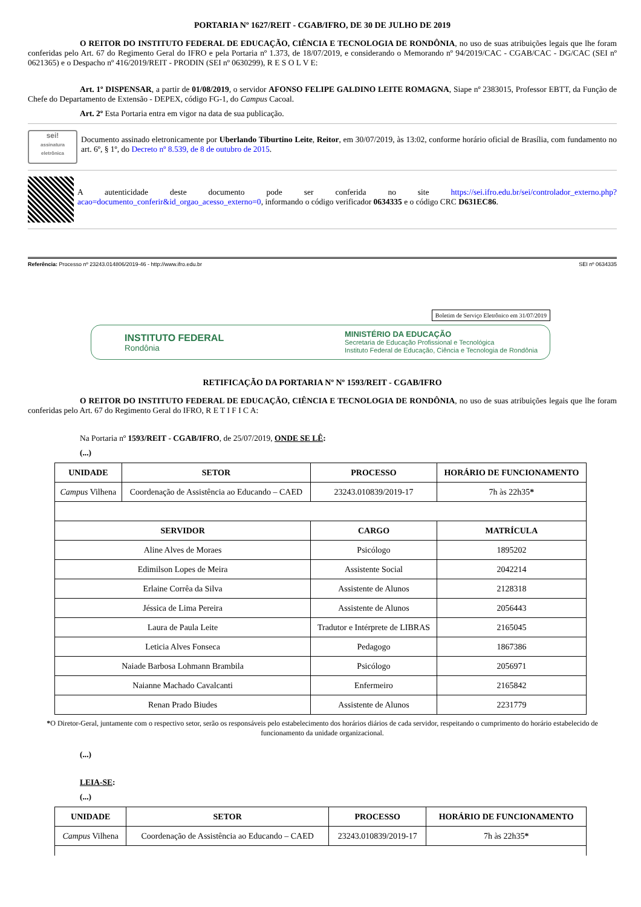PORTARIA Nº 1627/REIT - CGAB/IFRO, DE 30 DE JULHO DE 2019
O REITOR DO INSTITUTO FEDERAL DE EDUCAÇÃO, CIÊNCIA E TECNOLOGIA DE RONDÔNIA, no uso de suas atribuições legais que lhe foram conferidas pelo Art. 67 do Regimento Geral do IFRO e pela Portaria nº 1.373, de 18/07/2019, e considerando o Memorando nº 94/2019/CAC - CGAB/CAC - DG/CAC (SEI nº 0621365) e o Despacho nº 416/2019/REIT - PRODIN (SEI nº 0630299), R E S O L V E:
Art. 1º DISPENSAR, a partir de 01/08/2019, o servidor AFONSO FELIPE GALDINO LEITE ROMAGNA, Siape nº 2383015, Professor EBTT, da Função de Chefe do Departamento de Extensão - DEPEX, código FG-1, do Campus Cacoal.
Art. 2º Esta Portaria entra em vigor na data de sua publicação.
sei!
assinatura eletrônica
Documento assinado eletronicamente por Uberlando Tiburtino Leite, Reitor, em 30/07/2019, às 13:02, conforme horário oficial de Brasília, com fundamento no art. 6º, § 1º, do Decreto nº 8.539, de 8 de outubro de 2015.
A autenticidade deste documento pode ser conferida no site https://sei.ifro.edu.br/sei/controlador_externo.php?acao=documento_conferir&id_orgao_acesso_externo=0, informando o código verificador 0634335 e o código CRC D631EC86.
Referência: Processo nº 23243.014806/2019-46 - http://www.ifro.edu.br SEI nº 0634335
Boletim de Serviço Eletrônico em 31/07/2019
INSTITUTO FEDERAL
Rondônia
MINISTÉRIO DA EDUCAÇÃO
Secretaria de Educação Profissional e Tecnológica
Instituto Federal de Educação, Ciência e Tecnologia de Rondônia
RETIFICAÇÃO DA PORTARIA Nº Nº 1593/REIT - CGAB/IFRO
O REITOR DO INSTITUTO FEDERAL DE EDUCAÇÃO, CIÊNCIA E TECNOLOGIA DE RONDÔNIA, no uso de suas atribuições legais que lhe foram conferidas pelo Art. 67 do Regimento Geral do IFRO, R E T I F I C A:
Na Portaria nº 1593/REIT - CGAB/IFRO, de 25/07/2019, ONDE SE LÊ:
(...)
| UNIDADE | SETOR | PROCESSO | HORÁRIO DE FUNCIONAMENTO |
| --- | --- | --- | --- |
| Campus Vilhena | Coordenação de Assistência ao Educando – CAED | 23243.010839/2019-17 | 7h às 22h35 * |
| SERVIDOR | | CARGO | MATRÍCULA |
| Aline Alves de Moraes | | Psicólogo | 1895202 |
| Edimilson Lopes de Meira | | Assistente Social | 2042214 |
| Erlaine Corrêa da Silva | | Assistente de Alunos | 2128318 |
| Jéssica de Lima Pereira | | Assistente de Alunos | 2056443 |
| Laura de Paula Leite | | Tradutor e Intérprete de LIBRAS | 2165045 |
| Leticia Alves Fonseca | | Pedagogo | 1867386 |
| Naiade Barbosa Lohmann Brambila | | Psicólogo | 2056971 |
| Naianne Machado Cavalcanti | | Enfermeiro | 2165842 |
| Renan Prado Biudes | | Assistente de Alunos | 2231779 |
*O Diretor-Geral, juntamente com o respectivo setor, serão os responsáveis pelo estabelecimento dos horários diários de cada servidor, respeitando o cumprimento do horário estabelecido de funcionamento da unidade organizacional.
(...)
LEIA-SE:
(...)
| UNIDADE | SETOR | PROCESSO | HORÁRIO DE FUNCIONAMENTO |
| --- | --- | --- | --- |
| Campus Vilhena | Coordenação de Assistência ao Educando – CAED | 23243.010839/2019-17 | 7h às 22h35 * |